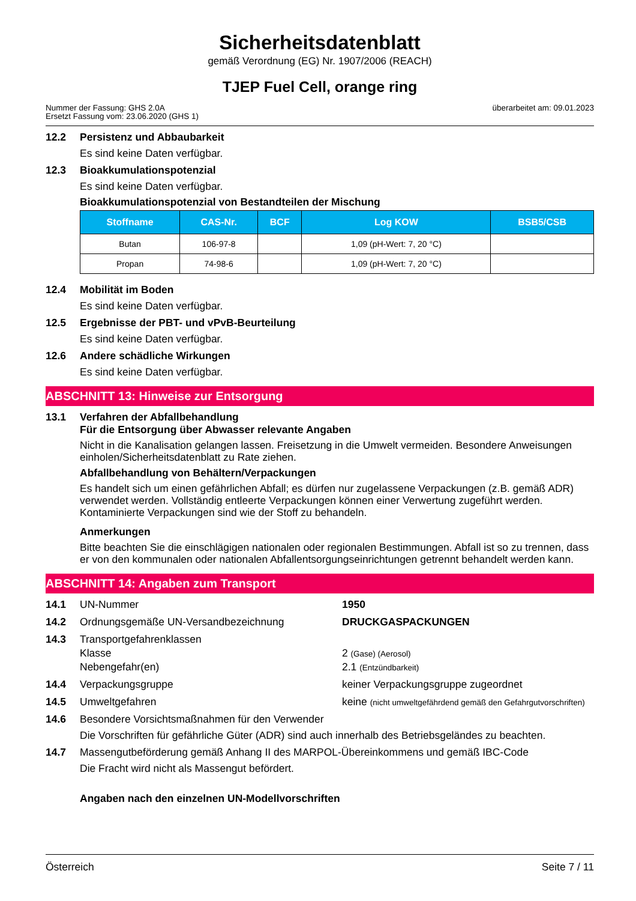Sicherheitsdatenblatt
gemäß Verordnung (EG) Nr. 1907/2006 (REACH)
TJEP Fuel Cell, orange ring
Nummer der Fassung: GHS 2.0A
Ersetzt Fassung vom: 23.06.2020 (GHS 1)
überarbeitet am: 09.01.2023
12.2 Persistenz und Abbaubarkeit
Es sind keine Daten verfügbar.
12.3 Bioakkumulationspotenzial
Es sind keine Daten verfügbar.
Bioakkumulationspotenzial von Bestandteilen der Mischung
| Stoffname | CAS-Nr. | BCF | Log KOW | BSB5/CSB |
| --- | --- | --- | --- | --- |
| Butan | 106-97-8 | | 1,09 (pH-Wert: 7, 20 °C) | |
| Propan | 74-98-6 | | 1,09 (pH-Wert: 7, 20 °C) | |
12.4 Mobilität im Boden
Es sind keine Daten verfügbar.
12.5 Ergebnisse der PBT- und vPvB-Beurteilung
Es sind keine Daten verfügbar.
12.6 Andere schädliche Wirkungen
Es sind keine Daten verfügbar.
ABSCHNITT 13: Hinweise zur Entsorgung
13.1 Verfahren der Abfallbehandlung
Für die Entsorgung über Abwasser relevante Angaben
Nicht in die Kanalisation gelangen lassen. Freisetzung in die Umwelt vermeiden. Besondere Anweisungen einholen/Sicherheitsdatenblatt zu Rate ziehen.
Abfallbehandlung von Behältern/Verpackungen
Es handelt sich um einen gefährlichen Abfall; es dürfen nur zugelassene Verpackungen (z.B. gemäß ADR) verwendet werden. Vollständig entleerte Verpackungen können einer Verwertung zugeführt werden. Kontaminierte Verpackungen sind wie der Stoff zu behandeln.
Anmerkungen
Bitte beachten Sie die einschlägigen nationalen oder regionalen Bestimmungen. Abfall ist so zu trennen, dass er von den kommunalen oder nationalen Abfallentsorgungseinrichtungen getrennt behandelt werden kann.
ABSCHNITT 14: Angaben zum Transport
14.1 UN-Nummer 1950
14.2 Ordnungsgemäße UN-Versandbezeichnung DRUCKGASPACKUNGEN
14.3 Transportgefahrenklassen
Klasse 2 (Gase) (Aerosol)
Nebengefahr(en) 2.1 (Entzündbarkeit)
14.4 Verpackungsgruppe keiner Verpackungsgruppe zugeordnet
14.5 Umweltgefahren keine (nicht umweltgefährdend gemäß den Gefahrgutvorschriften)
14.6 Besondere Vorsichtsmaßnahmen für den Verwender
Die Vorschriften für gefährliche Güter (ADR) sind auch innerhalb des Betriebsgeländes zu beachten.
14.7 Massengutbeförderung gemäß Anhang II des MARPOL-Übereinkommens und gemäß IBC-Code
Die Fracht wird nicht als Massengut befördert.
Angaben nach den einzelnen UN-Modellvorschriften
Österreich Seite 7 / 11